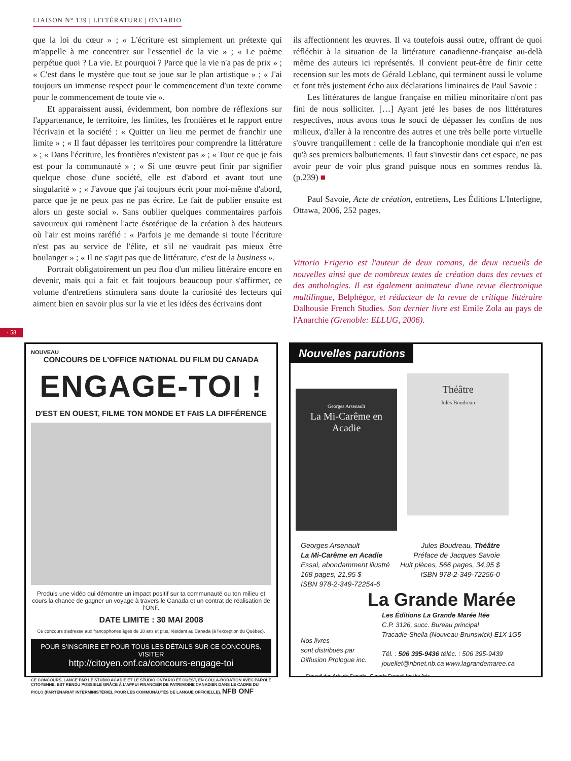LIAISON N° 139 | LITTÉRATURE | ONTARIO
que la loi du cœur » ; « L'écriture est simplement un prétexte qui m'appelle à me concentrer sur l'essentiel de la vie » ; « Le poème perpétue quoi ? La vie. Et pourquoi ? Parce que la vie n'a pas de prix » ; « C'est dans le mystère que tout se joue sur le plan artistique » ; « J'ai toujours un immense respect pour le commencement d'un texte comme pour le commencement de toute vie ».
Et apparaissent aussi, évidemment, bon nombre de réflexions sur l'appartenance, le territoire, les limites, les frontières et le rapport entre l'écrivain et la société : « Quitter un lieu me permet de franchir une limite » ; « Il faut dépasser les territoires pour comprendre la littérature » ; « Dans l'écriture, les frontières n'existent pas » ; « Tout ce que je fais est pour la communauté » ; « Si une œuvre peut finir par signifier quelque chose d'une société, elle est d'abord et avant tout une singularité » ; « J'avoue que j'ai toujours écrit pour moi-même d'abord, parce que je ne peux pas ne pas écrire. Le fait de publier ensuite est alors un geste social ». Sans oublier quelques commentaires parfois savoureux qui ramènent l'acte ésotérique de la création à des hauteurs où l'air est moins raréfié : « Parfois je me demande si toute l'écriture n'est pas au service de l'élite, et s'il ne vaudrait pas mieux être boulanger » ; « Il ne s'agit pas que de littérature, c'est de la business ».
Portrait obligatoirement un peu flou d'un milieu littéraire encore en devenir, mais qui a fait et fait toujours beaucoup pour s'affirmer, ce volume d'entretiens stimulera sans doute la curiosité des lecteurs qui aiment bien en savoir plus sur la vie et les idées des écrivains dont
ils affectionnent les œuvres. Il va toutefois aussi outre, offrant de quoi réfléchir à la situation de la littérature canadienne-française au-delà même des auteurs ici représentés. Il convient peut-être de finir cette recension sur les mots de Gérald Leblanc, qui terminent aussi le volume et font très justement écho aux déclarations liminaires de Paul Savoie :
Les littératures de langue française en milieu minoritaire n'ont pas fini de nous solliciter. […] Ayant jeté les bases de nos littératures respectives, nous avons tous le souci de dépasser les confins de nos milieux, d'aller à la rencontre des autres et une très belle porte virtuelle s'ouvre tranquillement : celle de la francophonie mondiale qui n'en est qu'à ses premiers balbutiements. Il faut s'investir dans cet espace, ne pas avoir peur de voir plus grand puisque nous en sommes rendus là. (p.239) ■
Paul Savoie, Acte de création, entretiens, Les Éditions L'Interligne, Ottawa, 2006, 252 pages.
Vittorio Frigerio est l'auteur de deux romans, de deux recueils de nouvelles ainsi que de nombreux textes de création dans des revues et des anthologies. Il est également animateur d'une revue électronique multilingue, Belphégor, et rédacteur de la revue de critique littéraire Dalhousie French Studies. Son dernier livre est Emile Zola au pays de l'Anarchie (Grenoble: ELLUG, 2006).
· 58
NOUVEAU
CONCOURS DE L'OFFICE NATIONAL DU FILM DU CANADA
ENGAGE-TOI !
D'EST EN OUEST, FILME TON MONDE ET FAIS LA DIFFÉRENCE
Produis une vidéo qui démontre un impact positif sur ta communauté ou ton milieu et cours la chance de gagner un voyage à travers le Canada et un contrat de réalisation de l'ONF.
DATE LIMITE : 30 MAI 2008
Ce concours s'adresse aux francophones âgés de 18 ans et plus, résidant au Canada (à l'exception du Québec).
POUR S'INSCRIRE ET POUR TOUS LES DÉTAILS SUR CE CONCOURS, VISITER
http://citoyen.onf.ca/concours-engage-toi
CE CONCOURS, LANCÉ PAR LE STUDIO ACADIE ET LE STUDIO ONTARIO ET OUEST, EN COLLA-BORATION AVEC PAROLE CITOYENNE, EST RENDU POSSIBLE GRÂCE À L'APPUI FINANCIER DE PATRIMOINE CANADIEN DANS LE CADRE DU PICLO (PARTENARIAT INTERMINISTÉRIEL POUR LES COMMUNAUTÉS DE LANGUE OFFICIELLE). NFB ONF
Nouvelles parutions
Georges Arsenault
La Mi-Carême en Acadie
Théâtre
Jules Boudreau
Georges Arsenault
La Mi-Carême en Acadie
Essai, abondamment illustré
168 pages, 21,95 $
ISBN 978-2-349-72254-6
Jules Boudreau, Théâtre
Préface de Jacques Savoie
Huit pièces, 566 pages, 34,95 $
ISBN 978-2-349-72256-0
La Grande Marée
Nos livres
sont distribués par
Diffusion Prologue inc.
Les Éditions La Grande Marée ltée
C.P. 3126, succ. Bureau principal
Tracadie-Sheila (Nouveau-Brunswick) E1X 1G5
Tél. : 506 395-9436 téléc. : 506 395-9439
jouellet@nbnet.nb.ca www.lagrandemaree.ca
Conseil des Arts du Canada Canada Council for the Arts